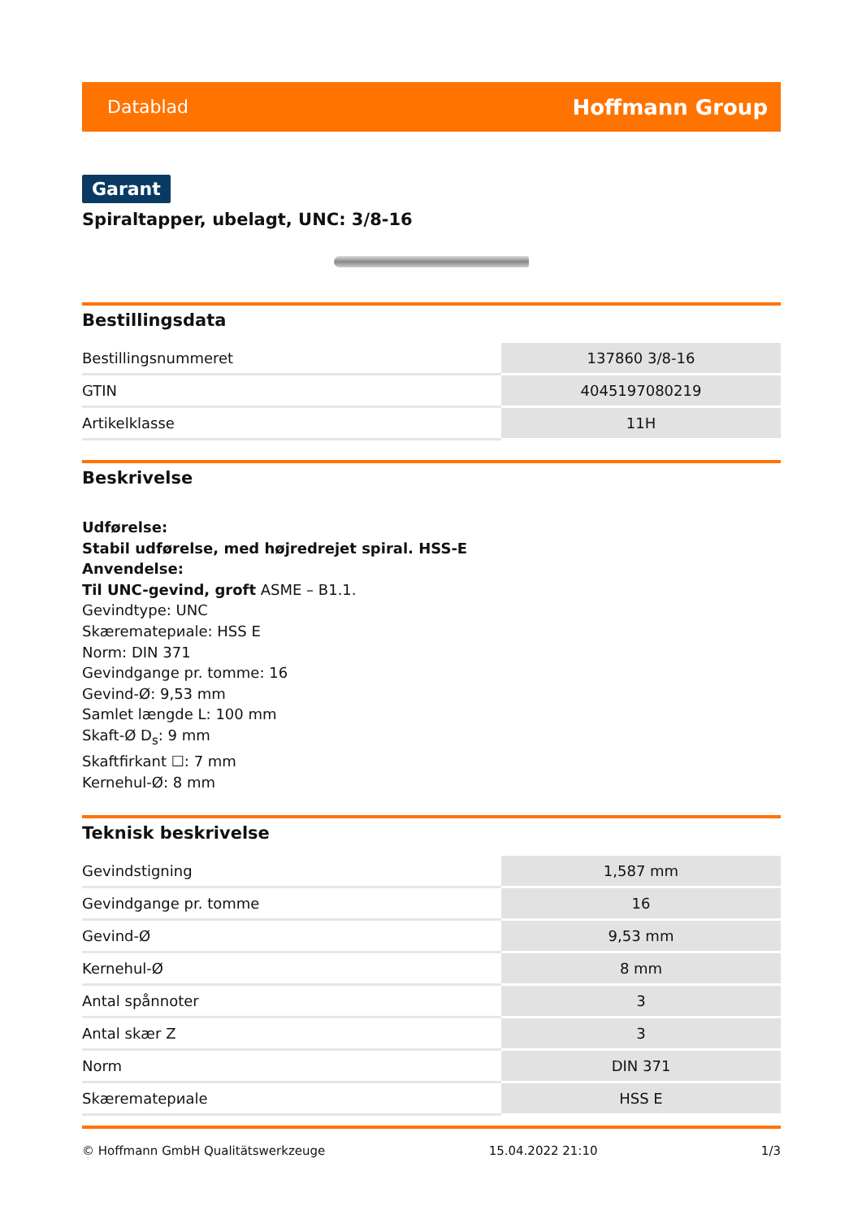Datablad Hoffmann Group
Garant
Spiraltapper, ubelagt, UNC: 3/8-16
Bestillingsdata
| Bestillingsnummeret | 137860 3/8-16 |
| GTIN | 4045197080219 |
| Artikelklasse | 11H |
Beskrivelse
Udførelse:
Stabil udførelse, med højredrejet spiral. HSS-E
Anvendelse:
Til UNC-gevind, groft ASME – B1.1.
Gevindtype: UNC
Skærematериale: HSS E
Norm: DIN 371
Gevindgange pr. tomme: 16
Gevind-Ø: 9,53 mm
Samlet længde L: 100 mm
Skaft-Ø D<sub>s</sub>: 9 mm
Skaftfirkant ☐: 7 mm
Kernehul-Ø: 8 mm
Teknisk beskrivelse
| Gevindstigning | 1,587 mm |
| Gevindgange pr. tomme | 16 |
| Gevind-Ø | 9,53 mm |
| Kernehul-Ø | 8 mm |
| Antal spånnoter | 3 |
| Antal skær Z | 3 |
| Norm | DIN 371 |
| Skærematериale | HSS E |
© Hoffmann GmbH Qualitätswerkzeuge 15.04.2022 21:10 1/3